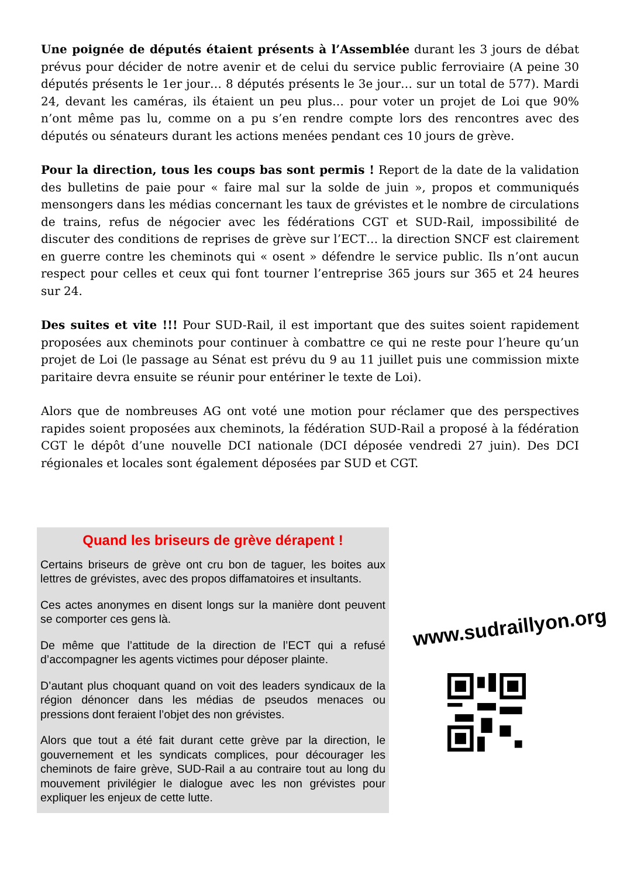Une poignée de députés étaient présents à l’Assemblée durant les 3 jours de débat prévus pour décider de notre avenir et de celui du service public ferroviaire (A peine 30 députés présents le 1er jour… 8 députés présents le 3e jour… sur un total de 577). Mardi 24, devant les caméras, ils étaient un peu plus… pour voter un projet de Loi que 90% n’ont même pas lu, comme on a pu s’en rendre compte lors des rencontres avec des députés ou sénateurs durant les actions menées pendant ces 10 jours de grève.
Pour la direction, tous les coups bas sont permis ! Report de la date de la validation des bulletins de paie pour « faire mal sur la solde de juin », propos et communiqués mensongers dans les médias concernant les taux de grévistes et le nombre de circulations de trains, refus de négocier avec les fédérations CGT et SUD-Rail, impossibilité de discuter des conditions de reprises de grève sur l’ECT… la direction SNCF est clairement en guerre contre les cheminots qui « osent » défendre le service public. Ils n’ont aucun respect pour celles et ceux qui font tourner l’entreprise 365 jours sur 365 et 24 heures sur 24.
Des suites et vite !!! Pour SUD-Rail, il est important que des suites soient rapidement proposées aux cheminots pour continuer à combattre ce qui ne reste pour l’heure qu’un projet de Loi (le passage au Sénat est prévu du 9 au 11 juillet puis une commission mixte paritaire devra ensuite se réunir pour entériner le texte de Loi).
Alors que de nombreuses AG ont voté une motion pour réclamer que des perspectives rapides soient proposées aux cheminots, la fédération SUD-Rail a proposé à la fédération CGT le dépôt d’une nouvelle DCI nationale (DCI déposée vendredi 27 juin). Des DCI régionales et locales sont également déposées par SUD et CGT.
Quand les briseurs de grève dérapent !
Certains briseurs de grève ont cru bon de taguer, les boites aux lettres de grévistes, avec des propos diffamatoires et insultants.
Ces actes anonymes en disent longs sur la manière dont peuvent se comporter ces gens là.
De même que l’attitude de la direction de l’ECT qui a refusé d’accompagner les agents victimes pour déposer plainte.
D’autant plus choquant quand on voit des leaders syndicaux de la région dénoncer dans les médias de pseudos menaces ou pressions dont feraient l’objet des non grévistes.
Alors que tout a été fait durant cette grève par la direction, le gouvernement et les syndicats complices, pour décourager les cheminots de faire grève, SUD-Rail a au contraire tout au long du mouvement privilégier le dialogue avec les non grévistes pour expliquer les enjeux de cette lutte.
www.sudraillyon.org